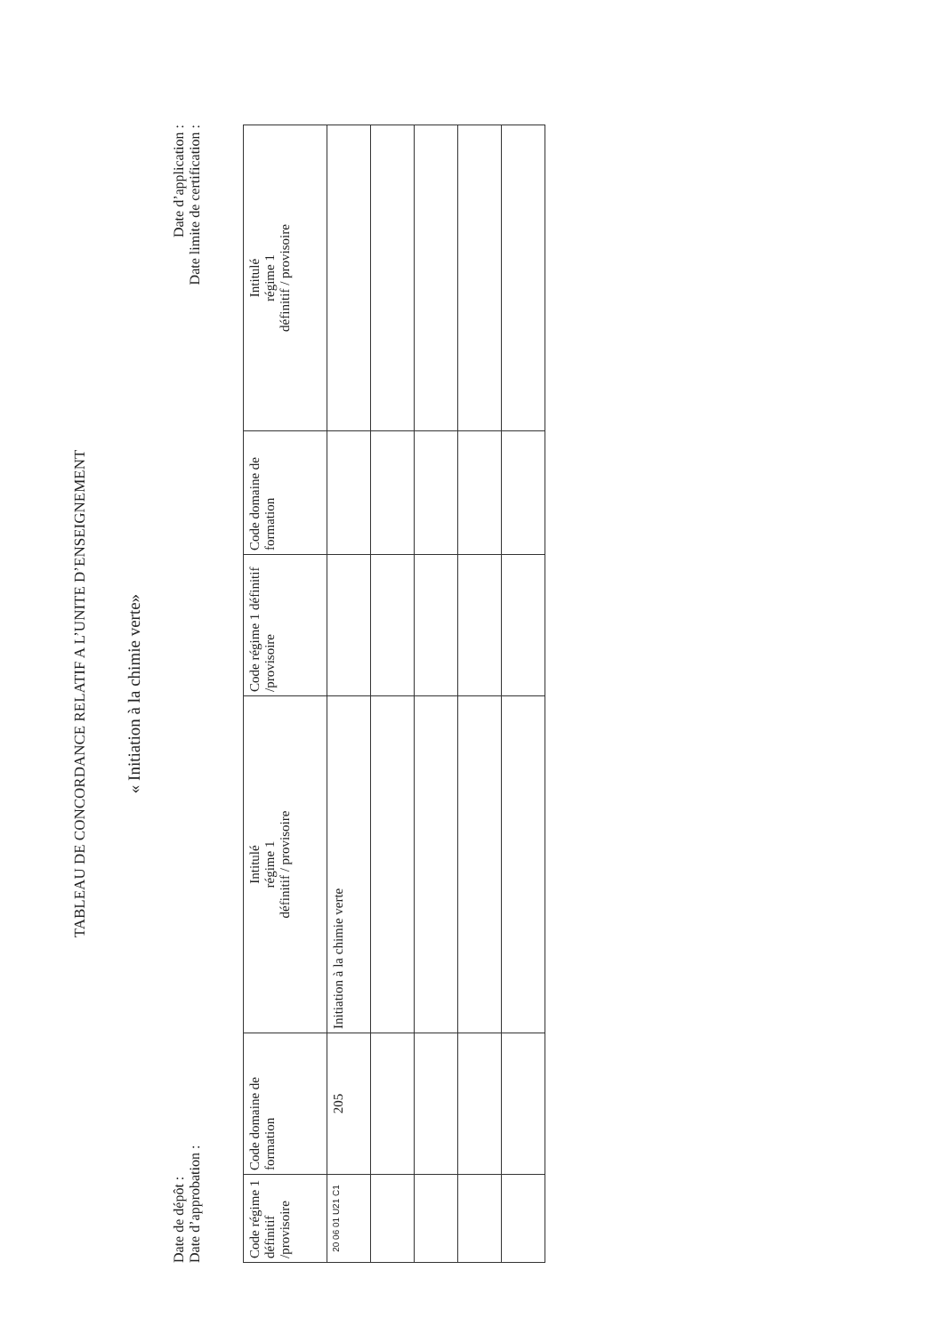TABLEAU DE CONCORDANCE RELATIF A L’UNITE D’ENSEIGNEMENT
« Initiation à la chimie verte»
Date de dépôt :
Date d’approbation :
Date d’application :
Date limite de certification :
| Code régime 1 définitif /provisoire | Code domaine de formation | Intitulé régime 1 définitif / provisoire | Code régime 1 définitif /provisoire | Code domaine de formation | Intitulé régime 1 définitif / provisoire |
| --- | --- | --- | --- | --- | --- |
| 20 06 01 U21 C1 | 205 | Initiation à la chimie verte | | | |